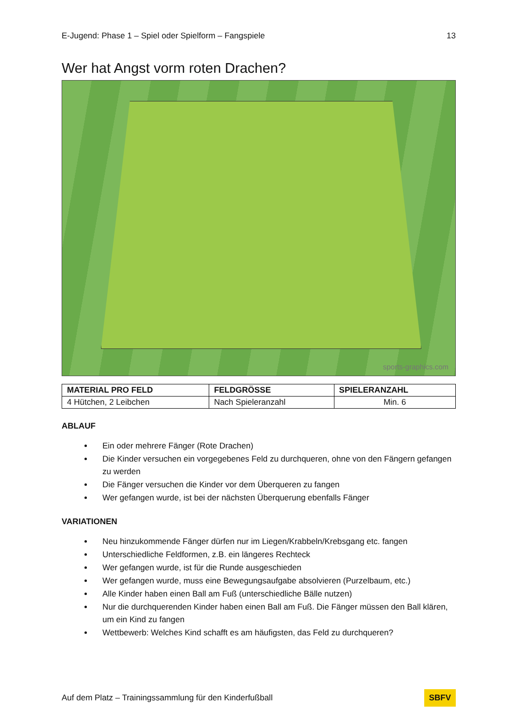E-Jugend: Phase 1 – Spiel oder Spielform – Fangspiele 13
Wer hat Angst vorm roten Drachen?
sports-graphics.com
| MATERIAL PRO FELD | FELDGRÖSSE | SPIELERANZAHL |
| --- | --- | --- |
| 4 Hütchen, 2 Leibchen | Nach Spieleranzahl | Min. 6 |
ABLAUF
Ein oder mehrere Fänger (Rote Drachen)
Die Kinder versuchen ein vorgegebenes Feld zu durchqueren, ohne von den Fängern gefangen zu werden
Die Fänger versuchen die Kinder vor dem Überqueren zu fangen
Wer gefangen wurde, ist bei der nächsten Überquerung ebenfalls Fänger
VARIATIONEN
Neu hinzukommende Fänger dürfen nur im Liegen/Krabbeln/Krebsgang etc. fangen
Unterschiedliche Feldformen, z.B. ein längeres Rechteck
Wer gefangen wurde, ist für die Runde ausgeschieden
Wer gefangen wurde, muss eine Bewegungsaufgabe absolvieren (Purzelbaum, etc.)
Alle Kinder haben einen Ball am Fuß (unterschiedliche Bälle nutzen)
Nur die durchquerenden Kinder haben einen Ball am Fuß. Die Fänger müssen den Ball klären, um ein Kind zu fangen
Wettbewerb: Welches Kind schafft es am häufigsten, das Feld zu durchqueren?
Auf dem Platz – Trainingssammlung für den Kinderfußball SBFV